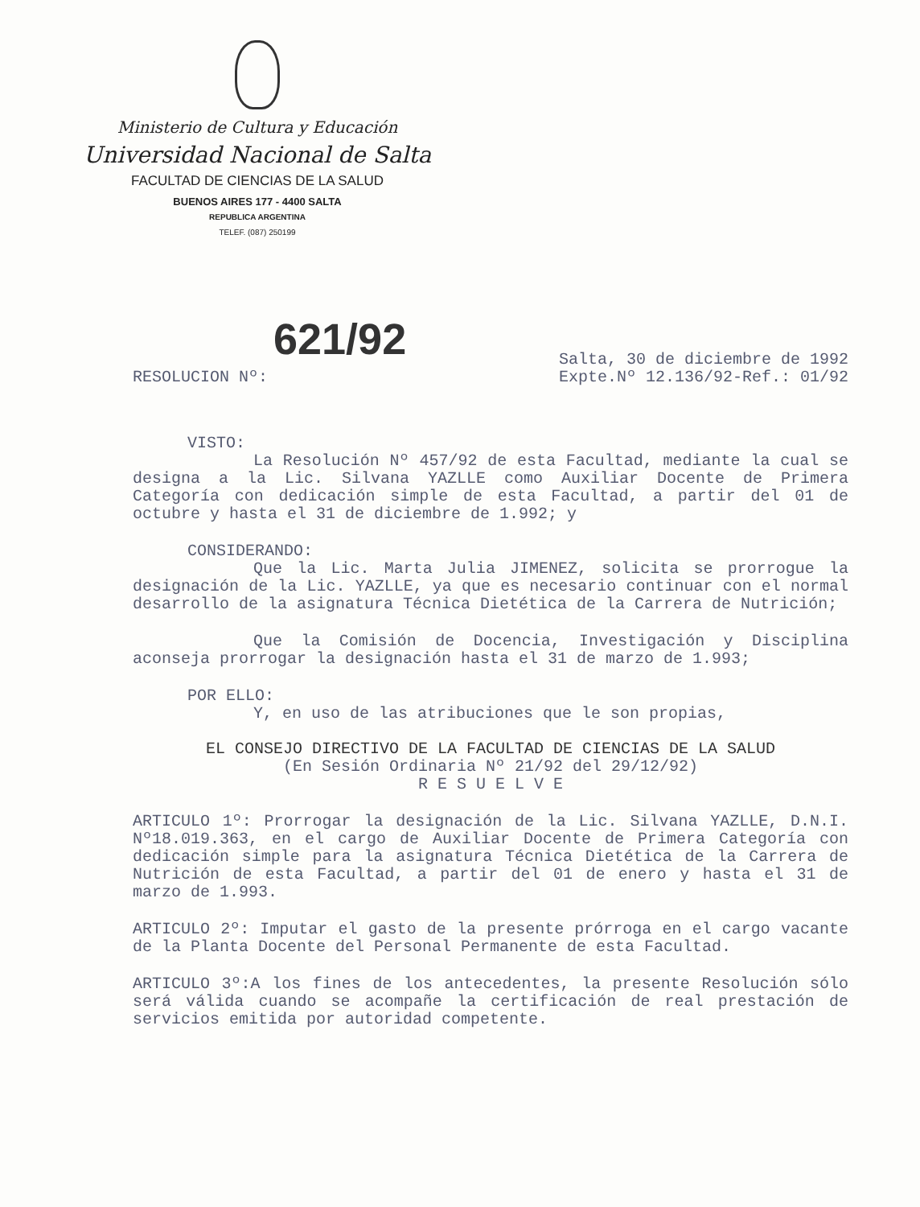Ministerio de Cultura y Educación
Universidad Nacional de Salta
FACULTAD DE CIENCIAS DE LA SALUD
BUENOS AIRES 177 - 4400 SALTA
REPUBLICA ARGENTINA
TELEF. (087) 250199
621/92
RESOLUCION Nº:
Salta, 30 de diciembre de 1992
Expte.Nº 12.136/92-Ref.: 01/92
VISTO:
La Resolución Nº 457/92 de esta Facultad, mediante la cual se designa a la Lic. Silvana YAZLLE como Auxiliar Docente de Primera Categoría con dedicación simple de esta Facultad, a partir del 01 de octubre y hasta el 31 de diciembre de 1.992; y
CONSIDERANDO:
Que la Lic. Marta Julia JIMENEZ, solicita se prorrogue la designación de la Lic. YAZLLE, ya que es necesario continuar con el normal desarrollo de la asignatura Técnica Dietética de la Carrera de Nutrición;
Que la Comisión de Docencia, Investigación y Disciplina aconseja prorrogar la designación hasta el 31 de marzo de 1.993;
POR ELLO:
Y, en uso de las atribuciones que le son propias,
EL CONSEJO DIRECTIVO DE LA FACULTAD DE CIENCIAS DE LA SALUD
(En Sesión Ordinaria Nº 21/92 del 29/12/92)
R E S U E L V E
ARTICULO 1º: Prorrogar la designación de la Lic. Silvana YAZLLE, D.N.I. Nº18.019.363, en el cargo de Auxiliar Docente de Primera Categoría con dedicación simple para la asignatura Técnica Dietética de la Carrera de Nutrición de esta Facultad, a partir del 01 de enero y hasta el 31 de marzo de 1.993.
ARTICULO 2º: Imputar el gasto de la presente prórroga en el cargo vacante de la Planta Docente del Personal Permanente de esta Facultad.
ARTICULO 3º:A los fines de los antecedentes, la presente Resolución sólo será válida cuando se acompañe la certificación de real prestación de servicios emitida por autoridad competente.